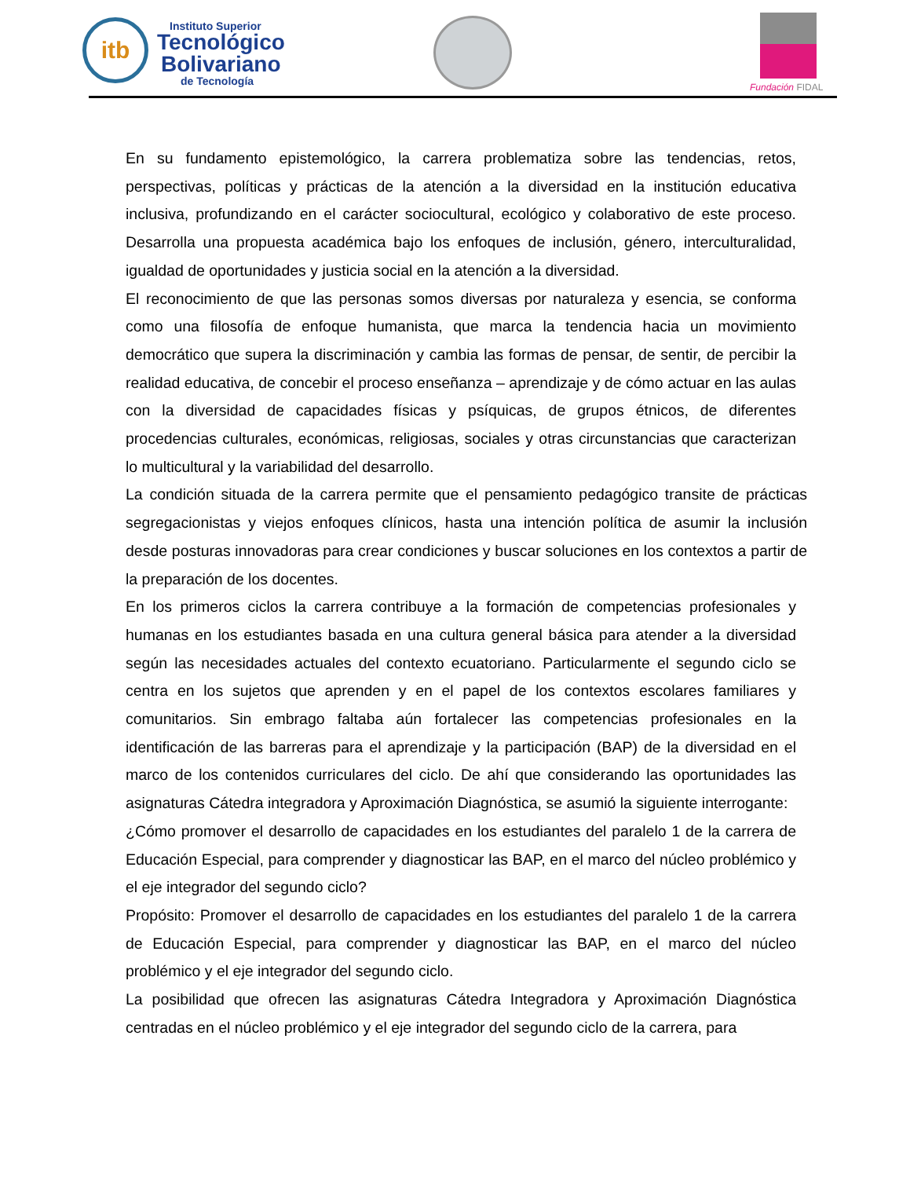itb
Instituto Superior
Tecnológico
Bolivariano
de Tecnología
Fundación FIDAL
En su fundamento epistemológico, la carrera problematiza sobre las tendencias, retos, perspectivas, políticas y prácticas de la atención a la diversidad en la institución educativa inclusiva, profundizando en el carácter sociocultural, ecológico y colaborativo de este proceso. Desarrolla una propuesta académica bajo los enfoques de inclusión, género, interculturalidad, igualdad de oportunidades y justicia social en la atención a la diversidad.
El reconocimiento de que las personas somos diversas por naturaleza y esencia, se conforma como una filosofía de enfoque humanista, que marca la tendencia hacia un movimiento democrático que supera la discriminación y cambia las formas de pensar, de sentir, de percibir la realidad educativa, de concebir el proceso enseñanza – aprendizaje y de cómo actuar en las aulas con la diversidad de capacidades físicas y psíquicas, de grupos étnicos, de diferentes procedencias culturales, económicas, religiosas, sociales y otras circunstancias que caracterizan lo multicultural y la variabilidad del desarrollo.
La condición situada de la carrera permite que el pensamiento pedagógico transite de prácticas segregacionistas y viejos enfoques clínicos, hasta una intención política de asumir la inclusión desde posturas innovadoras para crear condiciones y buscar soluciones en los contextos a partir de la preparación de los docentes.
En los primeros ciclos la carrera contribuye a la formación de competencias profesionales y humanas en los estudiantes basada en una cultura general básica para atender a la diversidad según las necesidades actuales del contexto ecuatoriano. Particularmente el segundo ciclo se centra en los sujetos que aprenden y en el papel de los contextos escolares familiares y comunitarios. Sin embrago faltaba aún fortalecer las competencias profesionales en la identificación de las barreras para el aprendizaje y la participación (BAP) de la diversidad en el marco de los contenidos curriculares del ciclo. De ahí que considerando las oportunidades las asignaturas Cátedra integradora y Aproximación Diagnóstica, se asumió la siguiente interrogante:
¿Cómo promover el desarrollo de capacidades en los estudiantes del paralelo 1 de la carrera de Educación Especial, para comprender y diagnosticar las BAP, en el marco del núcleo problémico y el eje integrador del segundo ciclo?
Propósito: Promover el desarrollo de capacidades en los estudiantes del paralelo 1 de la carrera de Educación Especial, para comprender y diagnosticar las BAP, en el marco del núcleo problémico y el eje integrador del segundo ciclo.
La posibilidad que ofrecen las asignaturas Cátedra Integradora y Aproximación Diagnóstica centradas en el núcleo problémico y el eje integrador del segundo ciclo de la carrera, para